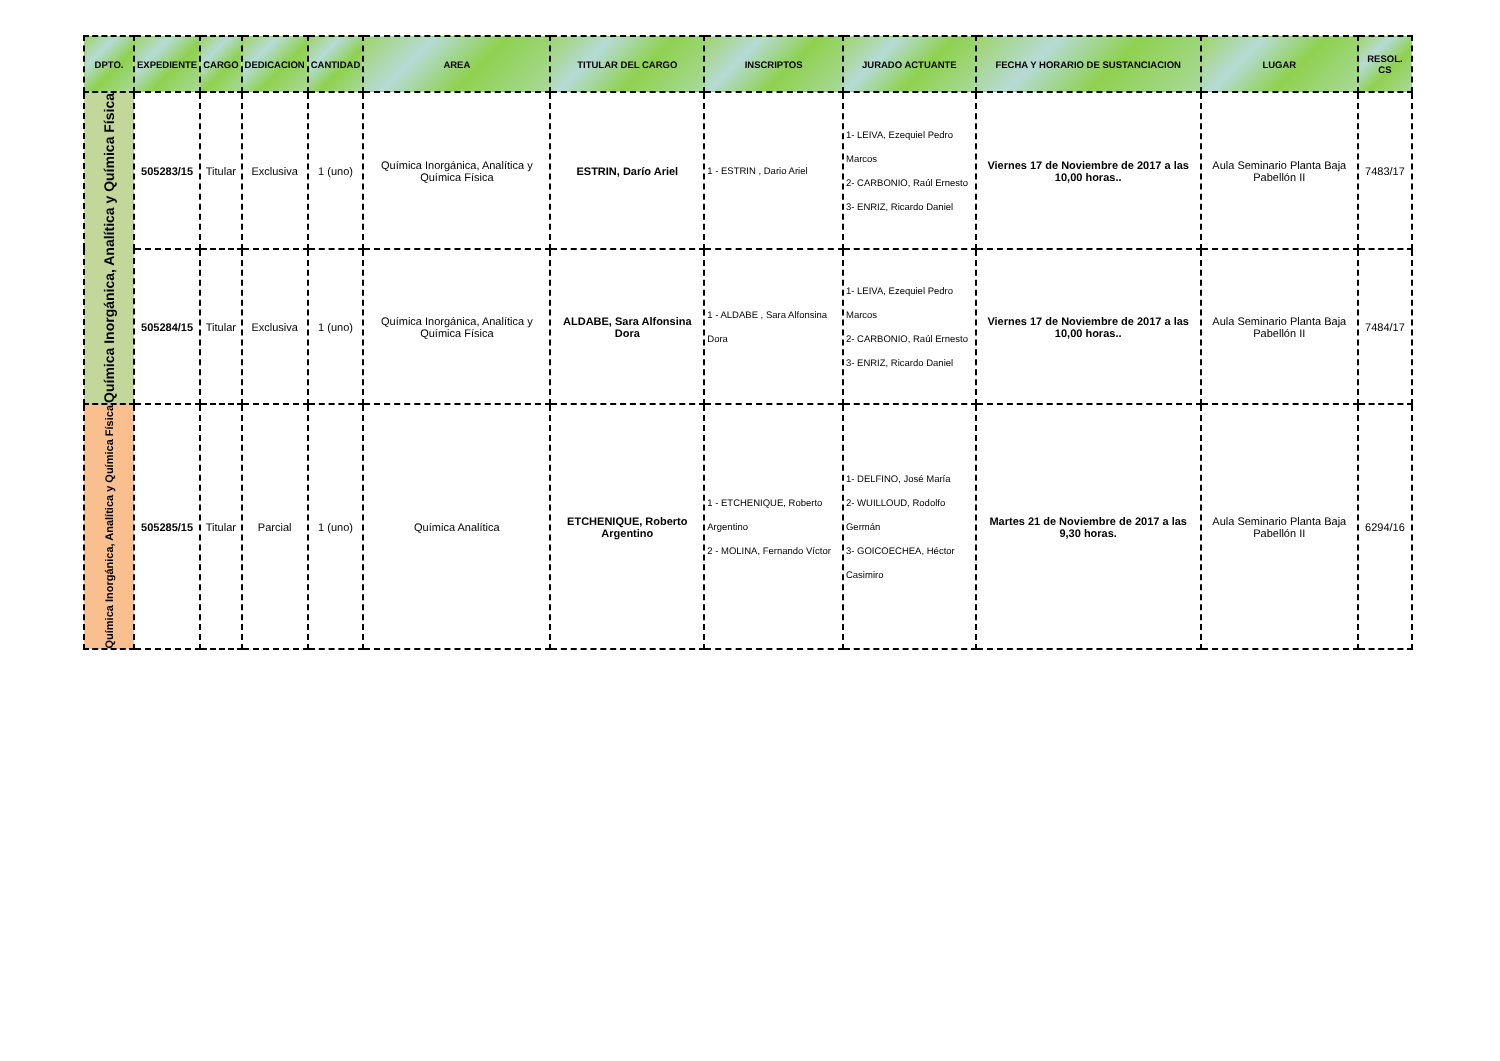| DPTO. | EXPEDIENTE | CARGO | DEDICACION | CANTIDAD | AREA | TITULAR DEL CARGO | INSCRIPTOS | JURADO ACTUANTE | FECHA Y HORARIO DE SUSTANCIACION | LUGAR | RESOL. CS |
| --- | --- | --- | --- | --- | --- | --- | --- | --- | --- | --- | --- |
| Química Inorgánica, Analítica y Química Física | 505283/15 | Titular | Exclusiva | 1 (uno) | Química Inorgánica, Analítica y Química Física | ESTRIN, Darío Ariel | 1 - ESTRIN , Dario Ariel | 1- LEIVA, Ezequiel Pedro Marcos 2- CARBONIO, Raúl Ernesto 3- ENRIZ, Ricardo Daniel | Viernes 17 de Noviembre de 2017 a las 10,00 horas.. | Aula Seminario Planta Baja Pabellón II | 7483/17 |
| | 505284/15 | Titular | Exclusiva | 1 (uno) | Química Inorgánica, Analítica y Química Física | ALDABE, Sara Alfonsina Dora | 1 - ALDABE , Sara Alfonsina Dora | 1- LEIVA, Ezequiel Pedro Marcos 2- CARBONIO, Raúl Ernesto 3- ENRIZ, Ricardo Daniel | Viernes 17 de Noviembre de 2017 a las 10,00 horas.. | Aula Seminario Planta Baja Pabellón II | 7484/17 |
| Química Inorgánica, Analítica y Química Física | 505285/15 | Titular | Parcial | 1 (uno) | Química Analítica | ETCHENIQUE, Roberto Argentino | 1 - ETCHENIQUE, Roberto Argentino 2 - MOLINA, Fernando Víctor | 1- DELFINO, José María 2- WUILLOUD, Rodolfo Germán 3- GOICOECHEA, Héctor Casimiro | Martes 21 de Noviembre de 2017 a las 9,30 horas. | Aula Seminario Planta Baja Pabellón II | 6294/16 |